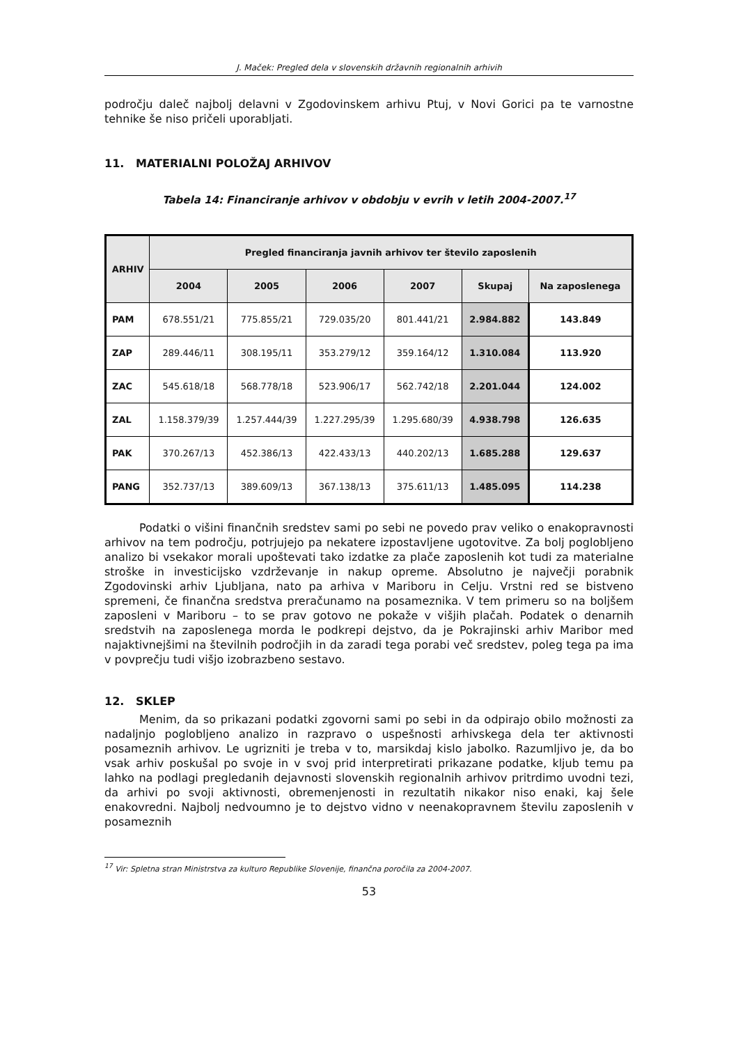J. Maček: Pregled dela v slovenskih državnih regionalnih arhivih
področju daleč najbolj delavni v Zgodovinskem arhivu Ptuj, v Novi Gorici pa te varnostne tehnike še niso pričeli uporabljati.
11. MATERIALNI POLOŽAJ ARHIVOV
Tabela 14: Financiranje arhivov v obdobju v evrih v letih 2004-2007.<sup>17</sup>
| ARHIV | Pregled financiranja javnih arhivov ter število zaposlenih | | | | | |
| --- | --- | --- | --- | --- | --- | --- |
| | 2004 | 2005 | 2006 | 2007 | Skupaj | Na zaposlenega |
| PAM | 678.551/21 | 775.855/21 | 729.035/20 | 801.441/21 | 2.984.882 | 143.849 |
| ZAP | 289.446/11 | 308.195/11 | 353.279/12 | 359.164/12 | 1.310.084 | 113.920 |
| ZAC | 545.618/18 | 568.778/18 | 523.906/17 | 562.742/18 | 2.201.044 | 124.002 |
| ZAL | 1.158.379/39 | 1.257.444/39 | 1.227.295/39 | 1.295.680/39 | 4.938.798 | 126.635 |
| PAK | 370.267/13 | 452.386/13 | 422.433/13 | 440.202/13 | 1.685.288 | 129.637 |
| PANG | 352.737/13 | 389.609/13 | 367.138/13 | 375.611/13 | 1.485.095 | 114.238 |
Podatki o višini finančnih sredstev sami po sebi ne povedo prav veliko o enakopravnosti arhivov na tem področju, potrjujejo pa nekatere izpostavljene ugotovitve. Za bolj poglobljeno analizo bi vsekakor morali upoštevati tako izdatke za plače zaposlenih kot tudi za materialne stroške in investicijsko vzdrževanje in nakup opreme. Absolutno je največji porabnik Zgodovinski arhiv Ljubljana, nato pa arhiva v Mariboru in Celju. Vrstni red se bistveno spremeni, če finančna sredstva preračunamo na posameznika. V tem primeru so na boljšem zaposleni v Mariboru – to se prav gotovo ne pokaže v višjih plačah. Podatek o denarnih sredstvih na zaposlenega morda le podkrepi dejstvo, da je Pokrajinski arhiv Maribor med najaktivnejšimi na številnih področjih in da zaradi tega porabi več sredstev, poleg tega pa ima v povprečju tudi višjo izobrazbeno sestavo.
12. SKLEP
Menim, da so prikazani podatki zgovorni sami po sebi in da odpirajo obilo možnosti za nadaljnjo poglobljeno analizo in razpravo o uspešnosti arhivskega dela ter aktivnosti posameznih arhivov. Le ugrizniti je treba v to, marsikdaj kislo jabolko. Razumljivo je, da bo vsak arhiv poskušal po svoje in v svoj prid interpretirati prikazane podatke, kljub temu pa lahko na podlagi pregledanih dejavnosti slovenskih regionalnih arhivov pritrdimo uvodni tezi, da arhivi po svoji aktivnosti, obremenjenosti in rezultatih nikakor niso enaki, kaj šele enakovredni. Najbolj nedvoumno je to dejstvo vidno v neenakopravnem številu zaposlenih v posameznih
<sup>17</sup> Vir: Spletna stran Ministrstva za kulturo Republike Slovenije, finančna poročila za 2004-2007.
53